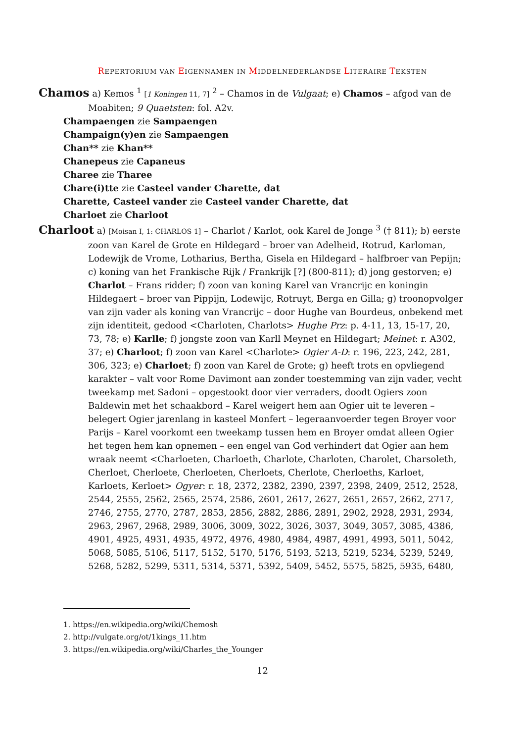REPERTORIUM VAN EIGENNAMEN IN MIDDELNEDERLANDSE LITERAIRE TEKSTEN
Chamos a) Kemos <sup>1</sup> [1 Koningen 11, 7] <sup>2</sup> – Chamos in de Vulgaat; e) Chamos – afgod van de Moabiten; 9 Quaetsten: fol. A2v.
Champaengen zie Sampaengen
Champaign(y)en zie Sampaengen
Chan** zie Khan**
Chanepeus zie Capaneus
Charee zie Tharee
Chare(i)tte zie Casteel vander Charette, dat
Charette, Casteel vander zie Casteel vander Charette, dat
Charloet zie Charloot
Charloot a) [Moisan I, 1: CHARLOS 1] – Charlot / Karlot, ook Karel de Jonge <sup>3</sup> († 811); b) eerste zoon van Karel de Grote en Hildegard – broer van Adelheid, Rotrud, Karloman, Lodewijk de Vrome, Lotharius, Bertha, Gisela en Hildegard – halfbroer van Pepijn; c) koning van het Frankische Rijk / Frankrijk [?] (800-811); d) jong gestorven; e) Charlot – Frans ridder; f) zoon van koning Karel van Vrancrijc en koningin Hildegaert – broer van Pippijn, Lodewijc, Rotruyt, Berga en Gilla; g) troonopvolger van zijn vader als koning van Vrancrijc – door Hughe van Bourdeus, onbekend met zijn identiteit, gedood <Charloten, Charlots> Hughe Prz: p. 4-11, 13, 15-17, 20, 73, 78; e) Karlle; f) jongste zoon van Karll Meynet en Hildegart; Meinet: r. A302, 37; e) Charloot; f) zoon van Karel <Charlote> Ogier A-D: r. 196, 223, 242, 281, 306, 323; e) Charloet; f) zoon van Karel de Grote; g) heeft trots en opvliegend karakter – valt voor Rome Davimont aan zonder toestemming van zijn vader, vecht tweekamp met Sadoni – opgestookt door vier verraders, doodt Ogiers zoon Baldewin met het schaakbord – Karel weigert hem aan Ogier uit te leveren – belegert Ogier jarenlang in kasteel Monfert – legeraanvoerder tegen Broyer voor Parijs – Karel voorkomt een tweekamp tussen hem en Broyer omdat alleen Ogier het tegen hem kan opnemen – een engel van God verhindert dat Ogier aan hem wraak neemt <Charloeten, Charloeth, Charlote, Charloten, Charolet, Charsoleth, Cherloet, Cherloete, Cherloeten, Cherloets, Cherlote, Cherloeths, Karloet, Karloets, Kerloet> Ogyer: r. 18, 2372, 2382, 2390, 2397, 2398, 2409, 2512, 2528, 2544, 2555, 2562, 2565, 2574, 2586, 2601, 2617, 2627, 2651, 2657, 2662, 2717, 2746, 2755, 2770, 2787, 2853, 2856, 2882, 2886, 2891, 2902, 2928, 2931, 2934, 2963, 2967, 2968, 2989, 3006, 3009, 3022, 3026, 3037, 3049, 3057, 3085, 4386, 4901, 4925, 4931, 4935, 4972, 4976, 4980, 4984, 4987, 4991, 4993, 5011, 5042, 5068, 5085, 5106, 5117, 5152, 5170, 5176, 5193, 5213, 5219, 5234, 5239, 5249, 5268, 5282, 5299, 5311, 5314, 5371, 5392, 5409, 5452, 5575, 5825, 5935, 6480,
1. https://en.wikipedia.org/wiki/Chemosh
2. http://vulgate.org/ot/1kings_11.htm
3. https://en.wikipedia.org/wiki/Charles_the_Younger
12